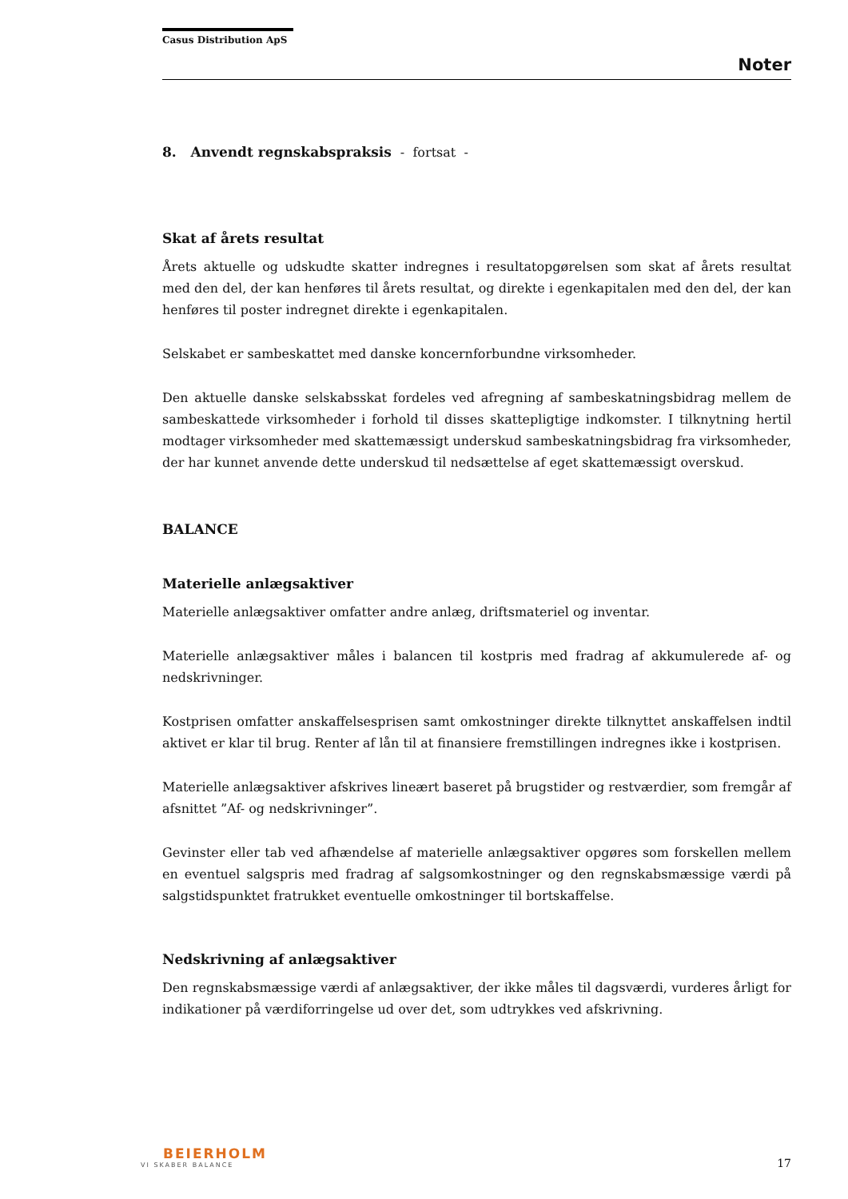Casus Distribution ApS
Noter
8. Anvendt regnskabspraksis - fortsat -
Skat af årets resultat
Årets aktuelle og udskudte skatter indregnes i resultatopgørelsen som skat af årets resultat med den del, der kan henføres til årets resultat, og direkte i egenkapitalen med den del, der kan henføres til poster indregnet direkte i egenkapitalen.
Selskabet er sambeskattet med danske koncernforbundne virksomheder.
Den aktuelle danske selskabsskat fordeles ved afregning af sambeskatningsbidrag mellem de sambeskattede virksomheder i forhold til disses skattepligtige indkomster. I tilknytning hertil modtager virksomheder med skattemæssigt underskud sambeskatningsbidrag fra virksomheder, der har kunnet anvende dette underskud til nedsættelse af eget skattemæssigt overskud.
BALANCE
Materielle anlægsaktiver
Materielle anlægsaktiver omfatter andre anlæg, driftsmateriel og inventar.
Materielle anlægsaktiver måles i balancen til kostpris med fradrag af akkumulerede af- og nedskrivninger.
Kostprisen omfatter anskaffelsesprisen samt omkostninger direkte tilknyttet anskaffelsen indtil aktivet er klar til brug. Renter af lån til at finansiere fremstillingen indregnes ikke i kostprisen.
Materielle anlægsaktiver afskrives lineært baseret på brugstider og restværdier, som fremgår af afsnittet ”Af- og nedskrivninger”.
Gevinster eller tab ved afhændelse af materielle anlægsaktiver opgøres som forskellen mellem en eventuel salgspris med fradrag af salgsomkostninger og den regnskabsmæssige værdi på salgstidspunktet fratrukket eventuelle omkostninger til bortskaffelse.
Nedskrivning af anlægsaktiver
Den regnskabsmæssige værdi af anlægsaktiver, der ikke måles til dagsværdi, vurderes årligt for indikationer på værdiforringelse ud over det, som udtrykkes ved afskrivning.
BEIERHOLM
VI SKABER BALANCE
17